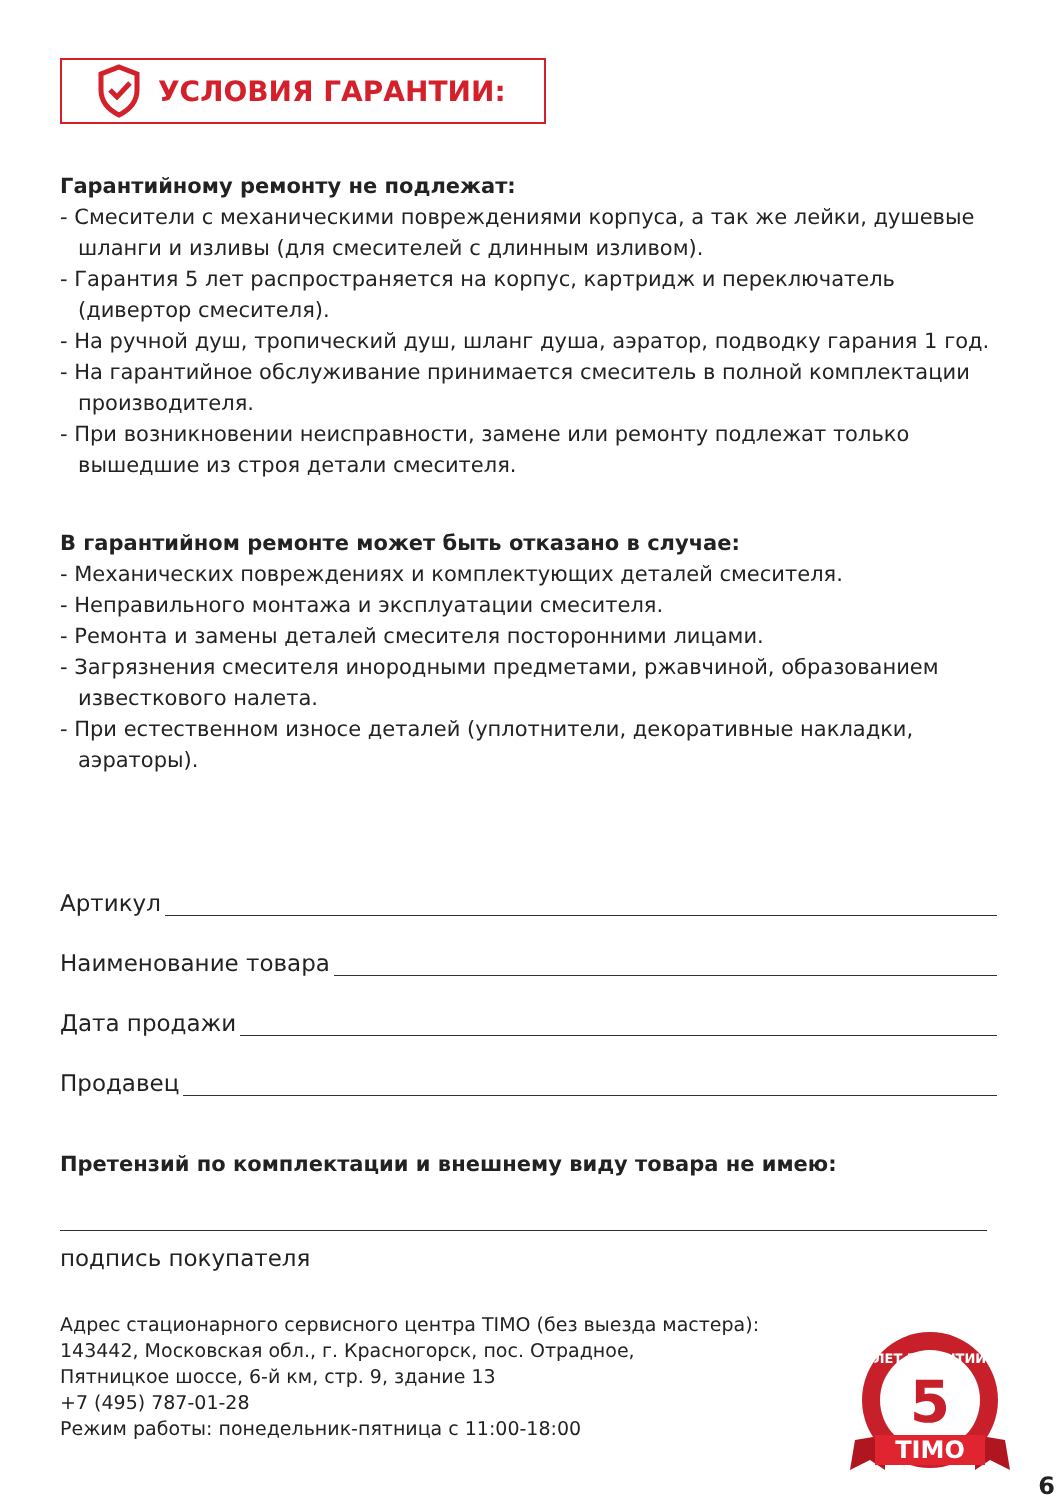УСЛОВИЯ ГАРАНТИИ:
Гарантийному ремонту не подлежат:
- Смесители с механическими повреждениями корпуса, а так же лейки, душевые шланги и изливы (для смесителей с длинным изливом).
- Гарантия 5 лет распространяется на корпус, картридж и переключатель (дивертор смесителя).
- На ручной душ, тропический душ, шланг душа, аэратор, подводку гарания 1 год.
- На гарантийное обслуживание принимается смеситель в полной комплектации производителя.
- При возникновении неисправности, замене или ремонту подлежат только вышедшие из строя детали смесителя.
В гарантийном ремонте может быть отказано в случае:
- Механических повреждениях и комплектующих деталей смесителя.
- Неправильного монтажа и эксплуатации смесителя.
- Ремонта и замены деталей смесителя посторонними лицами.
- Загрязнения смесителя инородными предметами, ржавчиной, образованием известкового налета.
- При естественном износе деталей (уплотнители, декоративные накладки, аэраторы).
Артикул
Наименование товара
Дата продажи
Продавец
Претензий по комплектации и внешнему виду товара не имею:
подпись покупателя
Адрес стационарного сервисного центра TIMO (без выезда мастера):
143442, Московская обл., г. Красногорск, пос. Отрадное,
Пятницкое шоссе, 6-й км, стр. 9, здание 13
+7 (495) 787-01-28
Режим работы: понедельник-пятница с 11:00-18:00
5
ЛЕТ ГАРАНТИИ
TIMO
6